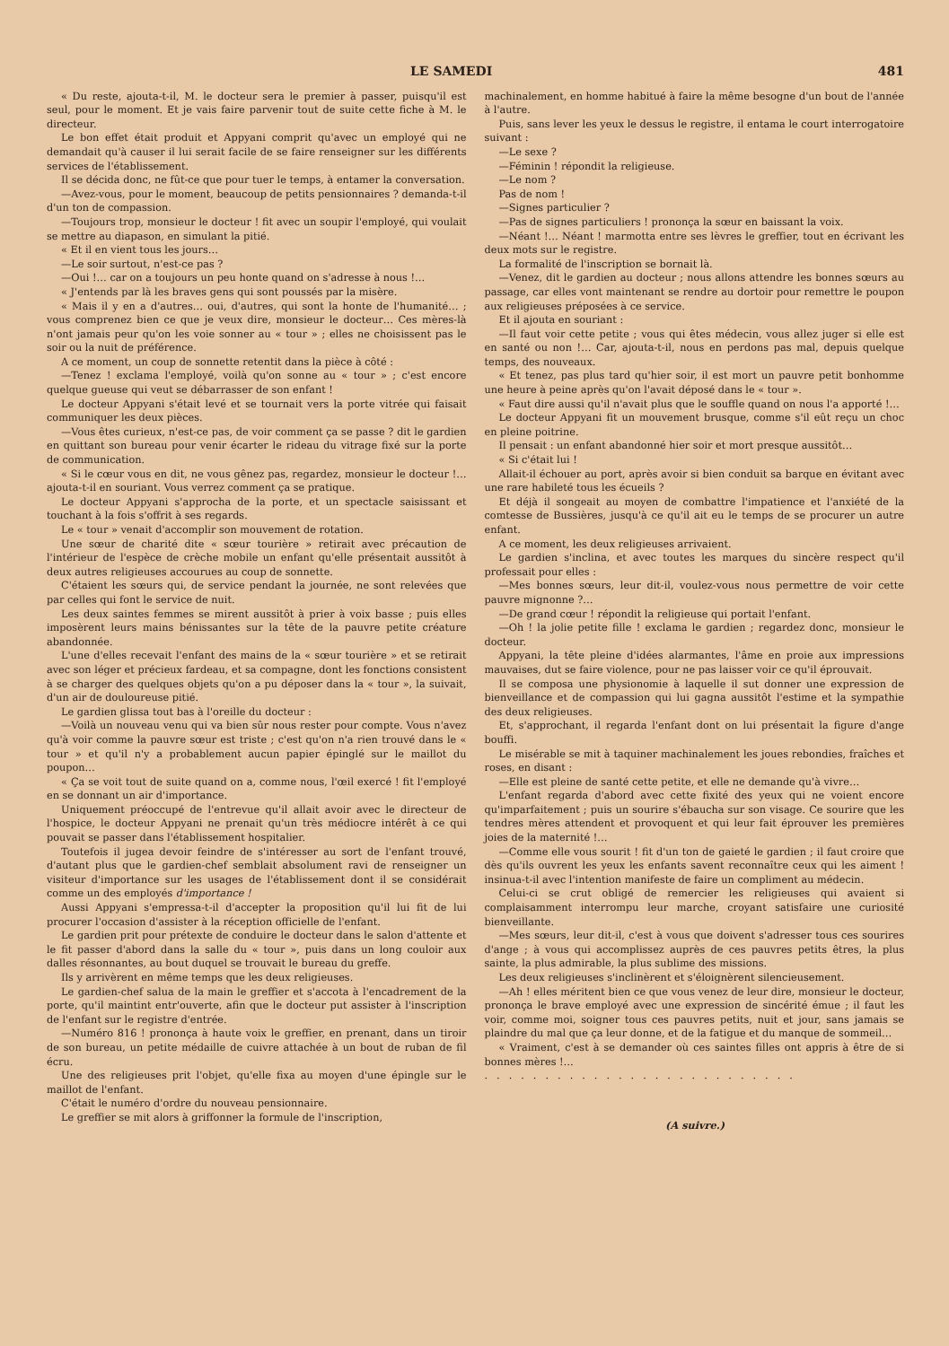LE SAMEDI 481
« Du reste, ajouta-t-il, M. le docteur sera le premier à passer, puisqu'il est seul, pour le moment. Et je vais faire parvenir tout de suite cette fiche à M. le directeur.
Le bon effet était produit et Appyani comprit qu'avec un employé qui ne demandait qu'à causer il lui serait facile de se faire renseigner sur les différents services de l'établissement.
Il se décida donc, ne fût-ce que pour tuer le temps, à entamer la conversation.
—Avez-vous, pour le moment, beaucoup de petits pensionnaires ? demanda-t-il d'un ton de compassion.
—Toujours trop, monsieur le docteur ! fit avec un soupir l'employé, qui voulait se mettre au diapason, en simulant la pitié.
« Et il en vient tous les jours…
—Le soir surtout, n'est-ce pas ?
—Oui !… car on a toujours un peu honte quand on s'adresse à nous !…
« J'entends par là les braves gens qui sont poussés par la misère.
« Mais il y en a d'autres… oui, d'autres, qui sont la honte de l'humanité… ; vous comprenez bien ce que je veux dire, monsieur le docteur… Ces mères-là n'ont jamais peur qu'on les voie sonner au « tour » ; elles ne choisissent pas le soir ou la nuit de préférence.
A ce moment, un coup de sonnette retentit dans la pièce à côté :
—Tenez ! exclama l'employé, voilà qu'on sonne au « tour » ; c'est encore quelque gueuse qui veut se débarrasser de son enfant !
Le docteur Appyani s'était levé et se tournait vers la porte vitrée qui faisait communiquer les deux pièces.
—Vous êtes curieux, n'est-ce pas, de voir comment ça se passe ? dit le gardien en quittant son bureau pour venir écarter le rideau du vitrage fixé sur la porte de communication.
« Si le cœur vous en dit, ne vous gênez pas, regardez, monsieur le docteur !… ajouta-t-il en souriant. Vous verrez comment ça se pratique.
Le docteur Appyani s'approcha de la porte, et un spectacle saisissant et touchant à la fois s'offrit à ses regards.
Le « tour » venait d'accomplir son mouvement de rotation.
Une sœur de charité dite « sœur tourière » retirait avec précaution de l'intérieur de l'espèce de crèche mobile un enfant qu'elle présentait aussitôt à deux autres religieuses accourues au coup de sonnette.
C'étaient les sœurs qui, de service pendant la journée, ne sont relevées que par celles qui font le service de nuit.
Les deux saintes femmes se mirent aussitôt à prier à voix basse ; puis elles imposèrent leurs mains bénissantes sur la tête de la pauvre petite créature abandonnée.
L'une d'elles recevait l'enfant des mains de la « sœur tourière » et se retirait avec son léger et précieux fardeau, et sa compagne, dont les fonctions consistent à se charger des quelques objets qu'on a pu déposer dans la « tour », la suivait, d'un air de douloureuse pitié.
Le gardien glissa tout bas à l'oreille du docteur :
—Voilà un nouveau venu qui va bien sûr nous rester pour compte. Vous n'avez qu'à voir comme la pauvre sœur est triste ; c'est qu'on n'a rien trouvé dans le « tour » et qu'il n'y a probablement aucun papier épinglé sur le maillot du poupon…
« Ça se voit tout de suite quand on a, comme nous, l'œil exercé ! fit l'employé en se donnant un air d'importance.
Uniquement préoccupé de l'entrevue qu'il allait avoir avec le directeur de l'hospice, le docteur Appyani ne prenait qu'un très médiocre intérêt à ce qui pouvait se passer dans l'établissement hospitalier.
Toutefois il jugea devoir feindre de s'intéresser au sort de l'enfant trouvé, d'autant plus que le gardien-chef semblait absolument ravi de renseigner un visiteur d'importance sur les usages de l'établissement dont il se considérait comme un des employés d'importance !
Aussi Appyani s'empressa-t-il d'accepter la proposition qu'il lui fit de lui procurer l'occasion d'assister à la réception officielle de l'enfant.
Le gardien prit pour prétexte de conduire le docteur dans le salon d'attente et le fit passer d'abord dans la salle du « tour », puis dans un long couloir aux dalles résonnantes, au bout duquel se trouvait le bureau du greffe.
Ils y arrivèrent en même temps que les deux religieuses.
Le gardien-chef salua de la main le greffier et s'accota à l'encadrement de la porte, qu'il maintint entr'ouverte, afin que le docteur put assister à l'inscription de l'enfant sur le registre d'entrée.
—Numéro 816 ! prononça à haute voix le greffier, en prenant, dans un tiroir de son bureau, un petite médaille de cuivre attachée à un bout de ruban de fil écru.
Une des religieuses prit l'objet, qu'elle fixa au moyen d'une épingle sur le maillot de l'enfant.
C'était le numéro d'ordre du nouveau pensionnaire.
Le greffier se mit alors à griffonner la formule de l'inscription,
machinalement, en homme habitué à faire la même besogne d'un bout de l'année à l'autre.
Puis, sans lever les yeux le dessus le registre, il entama le court interrogatoire suivant :
—Le sexe ?
—Féminin ! répondit la religieuse.
—Le nom ?
Pas de nom !
—Signes particulier ?
—Pas de signes particuliers ! prononça la sœur en baissant la voix.
—Néant !… Néant ! marmotta entre ses lèvres le greffier, tout en écrivant les deux mots sur le registre.
La formalité de l'inscription se bornait là.
—Venez, dit le gardien au docteur ; nous allons attendre les bonnes sœurs au passage, car elles vont maintenant se rendre au dortoir pour remettre le poupon aux religieuses préposées à ce service.
Et il ajouta en souriant :
—Il faut voir cette petite ; vous qui êtes médecin, vous allez juger si elle est en santé ou non !… Car, ajouta-t-il, nous en perdons pas mal, depuis quelque temps, des nouveaux.
« Et tenez, pas plus tard qu'hier soir, il est mort un pauvre petit bonhomme une heure à peine après qu'on l'avait déposé dans le « tour ».
« Faut dire aussi qu'il n'avait plus que le souffle quand on nous l'a apporté !…
Le docteur Appyani fit un mouvement brusque, comme s'il eût reçu un choc en pleine poitrine.
Il pensait : un enfant abandonné hier soir et mort presque aussitôt…
« Si c'était lui !
Allait-il échouer au port, après avoir si bien conduit sa barque en évitant avec une rare habileté tous les écueils ?
Et déjà il songeait au moyen de combattre l'impatience et l'anxiété de la comtesse de Bussières, jusqu'à ce qu'il ait eu le temps de se procurer un autre enfant.
A ce moment, les deux religieuses arrivaient.
Le gardien s'inclina, et avec toutes les marques du sincère respect qu'il professait pour elles :
—Mes bonnes sœurs, leur dit-il, voulez-vous nous permettre de voir cette pauvre mignonne ?…
—De grand cœur ! répondit la religieuse qui portait l'enfant.
—Oh ! la jolie petite fille ! exclama le gardien ; regardez donc, monsieur le docteur.
Appyani, la tête pleine d'idées alarmantes, l'âme en proie aux impressions mauvaises, dut se faire violence, pour ne pas laisser voir ce qu'il éprouvait.
Il se composa une physionomie à laquelle il sut donner une expression de bienveillance et de compassion qui lui gagna aussitôt l'estime et la sympathie des deux religieuses.
Et, s'approchant, il regarda l'enfant dont on lui présentait la figure d'ange bouffi.
Le misérable se mit à taquiner machinalement les joues rebondies, fraîches et roses, en disant :
—Elle est pleine de santé cette petite, et elle ne demande qu'à vivre…
L'enfant regarda d'abord avec cette fixité des yeux qui ne voient encore qu'imparfaitement ; puis un sourire s'ébaucha sur son visage. Ce sourire que les tendres mères attendent et provoquent et qui leur fait éprouver les premières joies de la maternité !…
—Comme elle vous sourit ! fit d'un ton de gaieté le gardien ; il faut croire que dès qu'ils ouvrent les yeux les enfants savent reconnaître ceux qui les aiment ! insinua-t-il avec l'intention manifeste de faire un compliment au médecin.
Celui-ci se crut obligé de remercier les religieuses qui avaient si complaisamment interrompu leur marche, croyant satisfaire une curiosité bienveillante.
—Mes sœurs, leur dit-il, c'est à vous que doivent s'adresser tous ces sourires d'ange ; à vous qui accomplissez auprès de ces pauvres petits êtres, la plus sainte, la plus admirable, la plus sublime des missions.
Les deux religieuses s'inclinèrent et s'éloignèrent silencieusement.
—Ah ! elles méritent bien ce que vous venez de leur dire, monsieur le docteur, prononça le brave employé avec une expression de sincérité émue ; il faut les voir, comme moi, soigner tous ces pauvres petits, nuit et jour, sans jamais se plaindre du mal que ça leur donne, et de la fatigue et du manque de sommeil…
« Vraiment, c'est à se demander où ces saintes filles ont appris à être de si bonnes mères !…
..........................
(A suivre.)